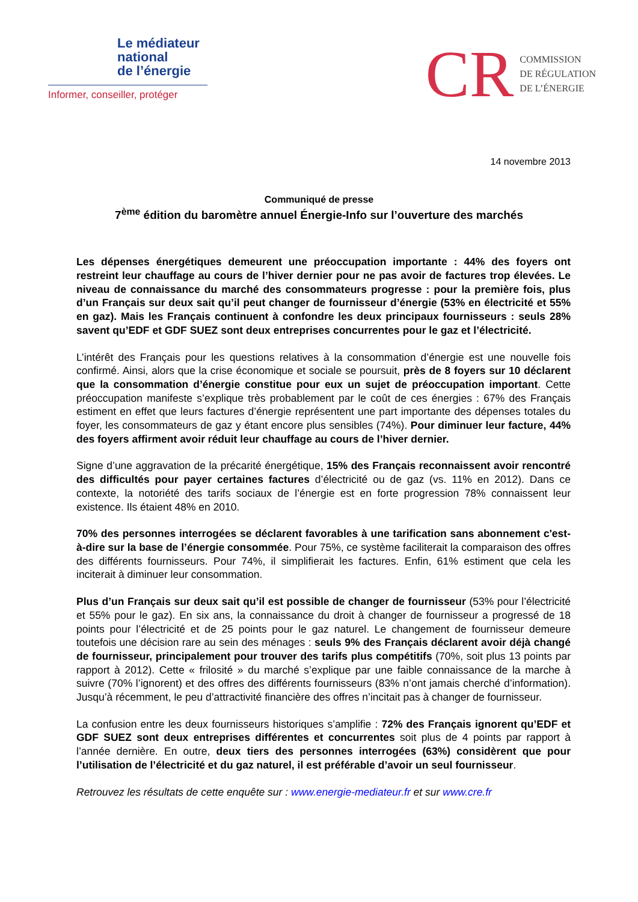Le médiateur
national
de l’énergie
Informer, conseiller, protéger
CR
COMMISSION
DE RÉGULATION
DE L’ÉNERGIE
14 novembre 2013
Communiqué de presse
7<sup>ème</sup> édition du baromètre annuel Énergie-Info sur l’ouverture des marchés
Les dépenses énergétiques demeurent une préoccupation importante : 44% des foyers ont restreint leur chauffage au cours de l’hiver dernier pour ne pas avoir de factures trop élevées. Le niveau de connaissance du marché des consommateurs progresse : pour la première fois, plus d’un Français sur deux sait qu’il peut changer de fournisseur d’énergie (53% en électricité et 55% en gaz). Mais les Français continuent à confondre les deux principaux fournisseurs : seuls 28% savent qu’EDF et GDF SUEZ sont deux entreprises concurrentes pour le gaz et l’électricité.
L’intérêt des Français pour les questions relatives à la consommation d’énergie est une nouvelle fois confirmé. Ainsi, alors que la crise économique et sociale se poursuit, près de 8 foyers sur 10 déclarent que la consommation d’énergie constitue pour eux un sujet de préoccupation important. Cette préoccupation manifeste s’explique très probablement par le coût de ces énergies : 67% des Français estiment en effet que leurs factures d’énergie représentent une part importante des dépenses totales du foyer, les consommateurs de gaz y étant encore plus sensibles (74%). Pour diminuer leur facture, 44% des foyers affirment avoir réduit leur chauffage au cours de l’hiver dernier.
Signe d’une aggravation de la précarité énergétique, 15% des Français reconnaissent avoir rencontré des difficultés pour payer certaines factures d’électricité ou de gaz (vs. 11% en 2012). Dans ce contexte, la notoriété des tarifs sociaux de l’énergie est en forte progression 78% connaissent leur existence. Ils étaient 48% en 2010.
70% des personnes interrogées se déclarent favorables à une tarification sans abonnement c'est-à-dire sur la base de l’énergie consommée. Pour 75%, ce système faciliterait la comparaison des offres des différents fournisseurs. Pour 74%, il simplifierait les factures. Enfin, 61% estiment que cela les inciterait à diminuer leur consommation.
Plus d’un Français sur deux sait qu’il est possible de changer de fournisseur (53% pour l’électricité et 55% pour le gaz). En six ans, la connaissance du droit à changer de fournisseur a progressé de 18 points pour l’électricité et de 25 points pour le gaz naturel. Le changement de fournisseur demeure toutefois une décision rare au sein des ménages : seuls 9% des Français déclarent avoir déjà changé de fournisseur, principalement pour trouver des tarifs plus compétitifs (70%, soit plus 13 points par rapport à 2012). Cette « frilosité » du marché s’explique par une faible connaissance de la marche à suivre (70% l’ignorent) et des offres des différents fournisseurs (83% n’ont jamais cherché d’information). Jusqu’à récemment, le peu d’attractivité financière des offres n’incitait pas à changer de fournisseur.
La confusion entre les deux fournisseurs historiques s’amplifie : 72% des Français ignorent qu’EDF et GDF SUEZ sont deux entreprises différentes et concurrentes soit plus de 4 points par rapport à l’année dernière. En outre, deux tiers des personnes interrogées (63%) considèrent que pour l’utilisation de l’électricité et du gaz naturel, il est préférable d’avoir un seul fournisseur.
Retrouvez les résultats de cette enquête sur : www.energie-mediateur.fr et sur www.cre.fr